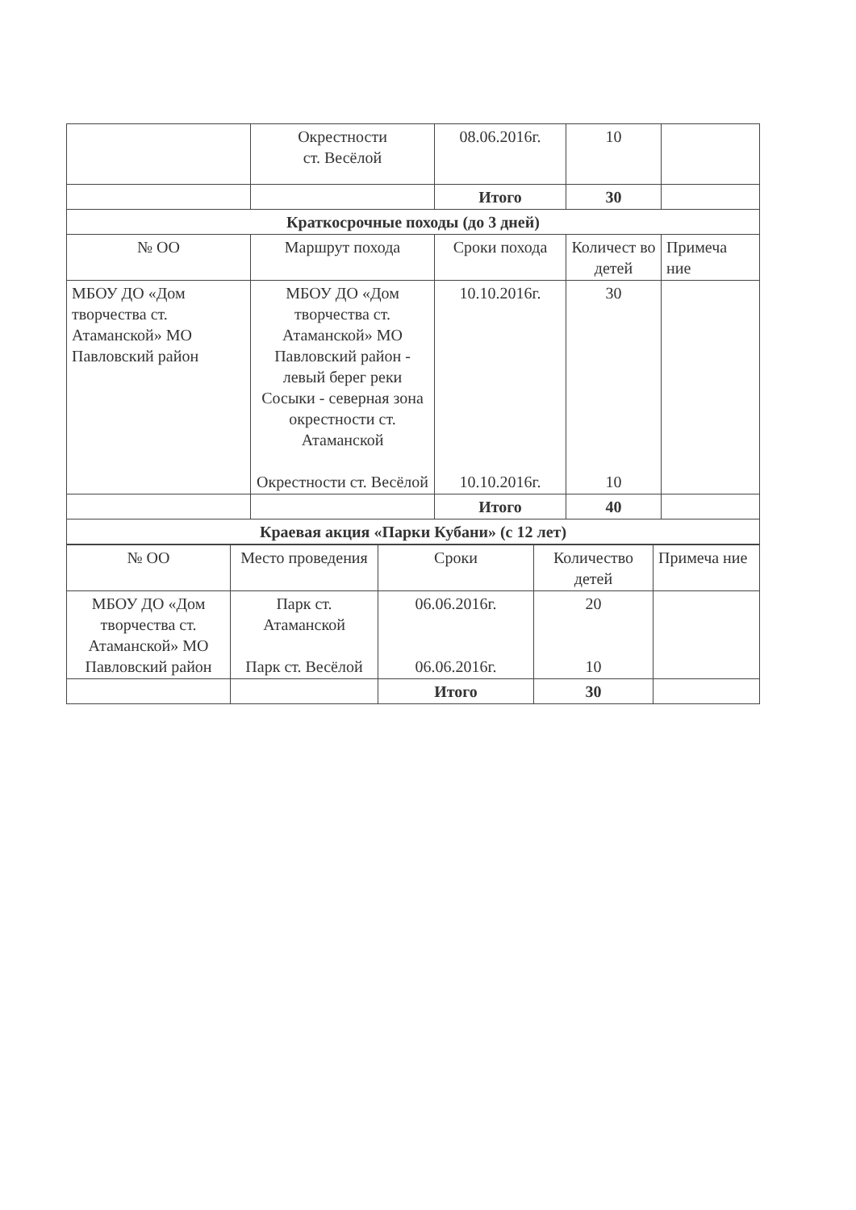| | Окрестности ст. Весёлой | 08.06.2016г. | 10 | |
| | | Итого | 30 | |
| Краткосрочные походы (до 3 дней) | | | | |
| № ОО | Маршрут похода | Сроки похода | Количест во детей | Примеча ние |
| МБОУ ДО «Дом творчества ст. Атаманской» МО Павловский район | МБОУ ДО «Дом творчества ст. Атаманской» МО Павловский район - левый берег реки Сосыки - северная зона окрестности ст. Атаманской Окрестности ст. Весёлой | 10.10.2016г. 10.10.2016г. | 30 10 | |
| | | Итого | 40 | |
| Краевая акция «Парки Кубани» (с 12 лет) | | | | |
| № ОО | Место проведения | Сроки | Количество детей | Примеча ние |
| --- | --- | --- | --- | --- |
| МБОУ ДО «Дом творчества ст. Атаманской» МО Павловский район | Парк ст. Атаманской Парк ст. Весёлой | 06.06.2016г. 06.06.2016г. | 20 10 | |
| | | Итого | 30 | |